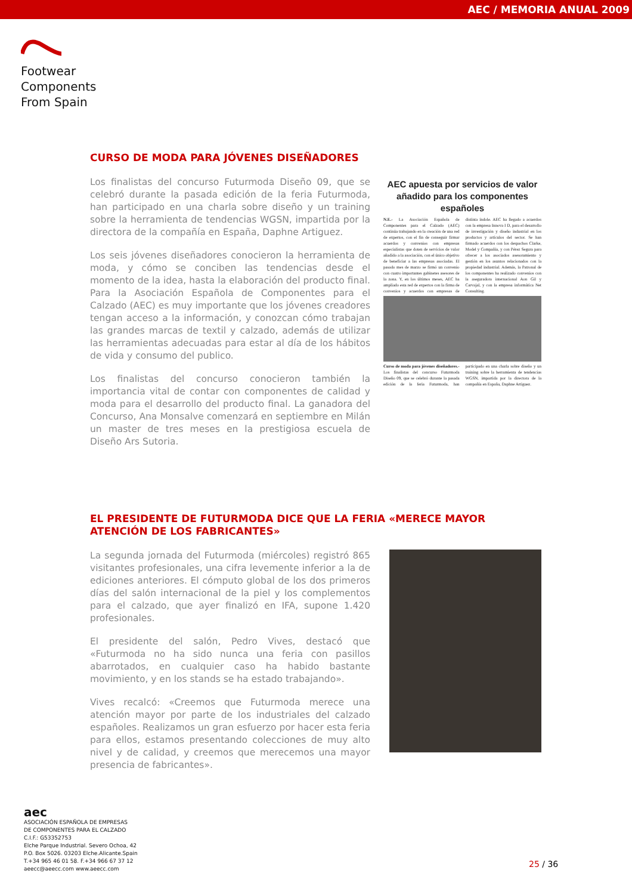AEC / MEMORIA ANUAL 2009
Footwear
Components
From Spain
CURSO DE MODA PARA JÓVENES DISEÑADORES
Los finalistas del concurso Futurmoda Diseño 09, que se celebró durante la pasada edición de la feria Futurmoda, han participado en una charla sobre diseño y un training sobre la herramienta de tendencias WGSN, impartida por la directora de la compañía en España, Daphne Artiguez.
Los seis jóvenes diseñadores conocieron la herramienta de moda, y cómo se conciben las tendencias desde el momento de la idea, hasta la elaboración del producto final. Para la Asociación Española de Componentes para el Calzado (AEC) es muy importante que los jóvenes creadores tengan acceso a la información, y conozcan cómo trabajan las grandes marcas de textil y calzado, además de utilizar las herramientas adecuadas para estar al día de los hábitos de vida y consumo del publico.
Los finalistas del concurso conocieron también la importancia vital de contar con componentes de calidad y moda para el desarrollo del producto final. La ganadora del Concurso, Ana Monsalve comenzará en septiembre en Milán un master de tres meses en la prestigiosa escuela de Diseño Ars Sutoria.
AEC apuesta por servicios de valor añadido para los componentes españoles
N.E.- La Asociación Española de Componentes para el Calzado (AEC) continúa trabajando en la creación de una red de expertos, con el fin de conseguir firmar acuerdos y convenios con empresas especialistas que doten de servicios de valor añadido a la asociación, con el único objetivo de beneficiar a las empresas asociadas. El pasado mes de marzo se firmó un convenio con cuatro importantes gabinetes asesores de la zona. Y, en los últimos meses, AEC ha ampliado esta red de expertos con la firma de convenios y acuerdos con empresas de distinta índole. AEC ha llegado a acuerdos con la empresa Innova I D, para el desarrollo de investigación y diseño industrial en los productos y artículos del sector. Se han firmado acuerdos con los despachos Clarke, Model y Compañía, y con Pérez Segura para ofrecer a los asociados asesoramiento y gestión en los asuntos relacionados con la propiedad industrial. Además, la Patronal de los componentes ha realizado convenios con la aseguradora internacional Aon Gil y Carvajal, y con la empresa informática Net Consulting.
Curso de moda para jóvenes diseñadores.- Los finalistas del concurso Futurmoda Diseño 09, que se celebró durante la pasada edición de la feria Futurmoda, han participado en una charla sobre diseño y un training sobre la herramienta de tendencias WGSN, impartida por la directora de la compañía en España, Daphne Artiguez.
EL PRESIDENTE DE FUTURMODA DICE QUE LA FERIA «MERECE MAYOR ATENCIÓN DE LOS FABRICANTES»
La segunda jornada del Futurmoda (miércoles) registró 865 visitantes profesionales, una cifra levemente inferior a la de ediciones anteriores. El cómputo global de los dos primeros días del salón internacional de la piel y los complementos para el calzado, que ayer finalizó en IFA, supone 1.420 profesionales.
El presidente del salón, Pedro Vives, destacó que «Futurmoda no ha sido nunca una feria con pasillos abarrotados, en cualquier caso ha habido bastante movimiento, y en los stands se ha estado trabajando».
Vives recalcó: «Creemos que Futurmoda merece una atención mayor por parte de los industriales del calzado españoles. Realizamos un gran esfuerzo por hacer esta feria para ellos, estamos presentando colecciones de muy alto nivel y de calidad, y creemos que merecemos una mayor presencia de fabricantes».
aec
ASOCIACIÓN ESPAÑOLA DE EMPRESAS
DE COMPONENTES PARA EL CALZADO
C.I.F.: G53352753
Elche Parque Industrial. Severo Ochoa, 42
P.O. Box 5026. 03203 Elche.Alicante.Spain
T.+34 965 46 01 58. F.+34 966 67 37 12
aeecc@aeecc.com www.aeecc.com
25 / 36